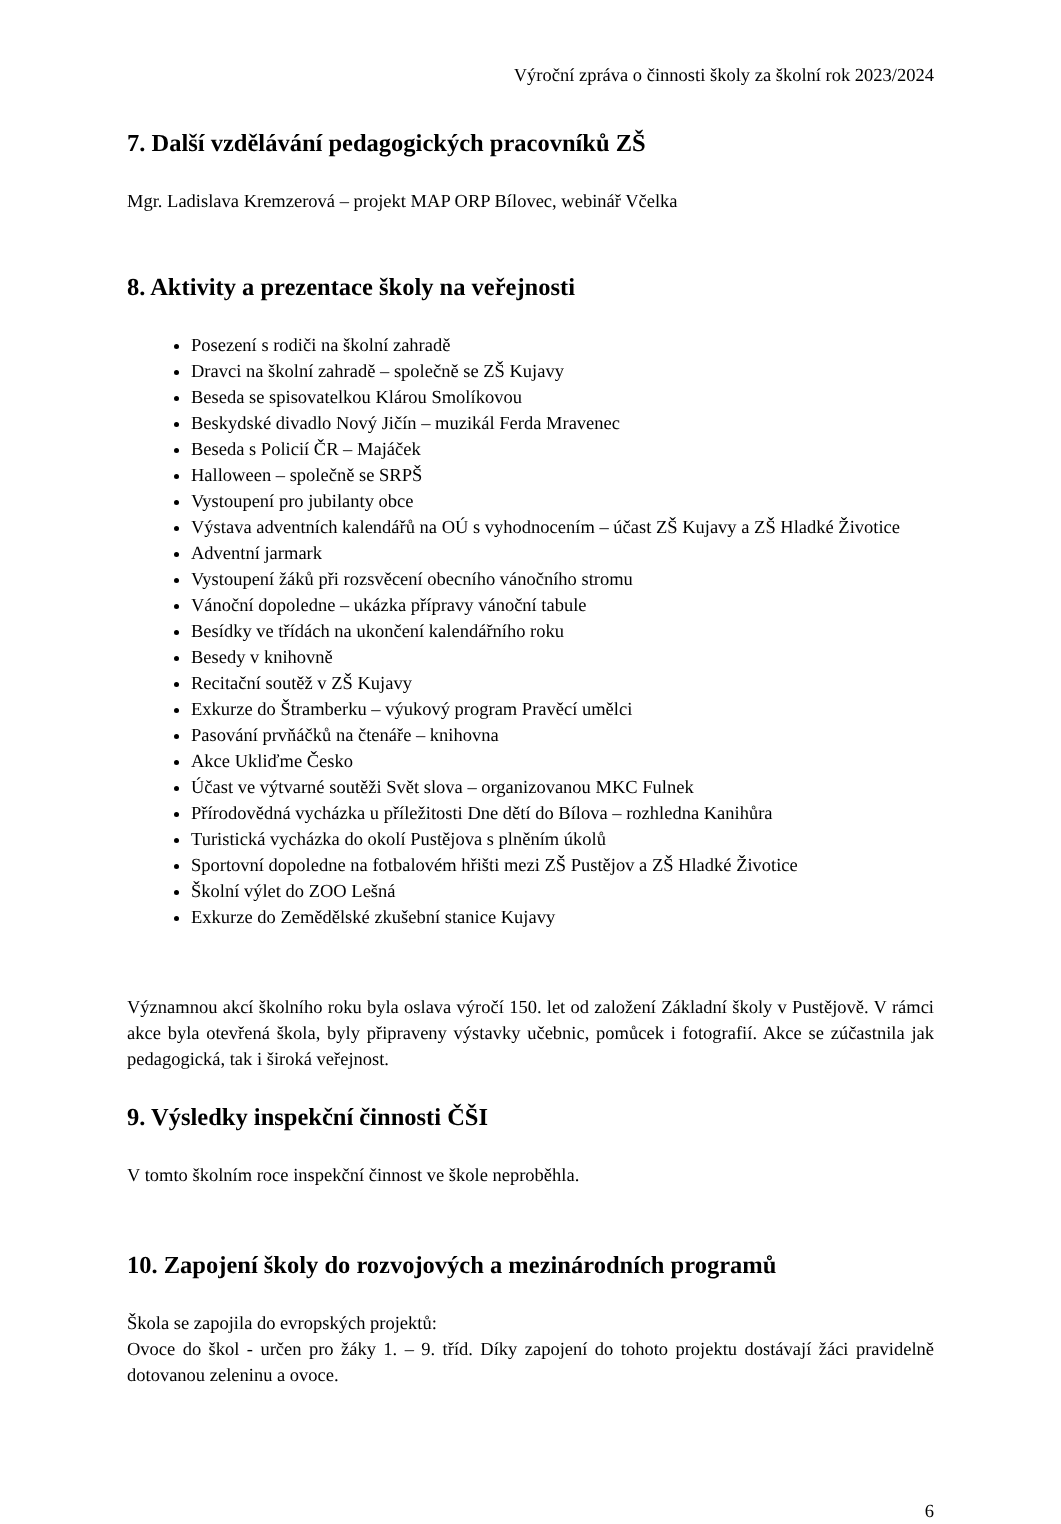Výroční zpráva o činnosti školy za školní rok 2023/2024
7. Další vzdělávání pedagogických pracovníků ZŠ
Mgr. Ladislava Kremzerová – projekt MAP ORP Bílovec, webinář Včelka
8. Aktivity a prezentace školy na veřejnosti
Posezení s rodiči na školní zahradě
Dravci na školní zahradě – společně se ZŠ Kujavy
Beseda se spisovatelkou Klárou Smolíkovou
Beskydské divadlo Nový Jičín – muzikál Ferda Mravenec
Beseda s Policií ČR – Majáček
Halloween – společně se SRPŠ
Vystoupení pro jubilanty obce
Výstava adventních kalendářů na OÚ s vyhodnocením – účast ZŠ Kujavy a ZŠ Hladké Životice
Adventní jarmark
Vystoupení žáků při rozsvěcení obecního vánočního stromu
Vánoční dopoledne – ukázka přípravy vánoční tabule
Besídky ve třídách na ukončení kalendářního roku
Besedy v knihovně
Recitační soutěž v ZŠ Kujavy
Exkurze do Štramberku – výukový program Pravěcí umělci
Pasování prvňáčků na čtenáře – knihovna
Akce Ukliďme Česko
Účast ve výtvarné soutěži Svět slova – organizovanou MKC Fulnek
Přírodovědná vycházka u příležitosti Dne dětí do Bílova – rozhledna Kanihůra
Turistická vycházka do okolí Pustějova s plněním úkolů
Sportovní dopoledne na fotbalovém hřišti mezi ZŠ Pustějov a ZŠ Hladké Životice
Školní výlet do ZOO Lešná
Exkurze do Zemědělské zkušební stanice Kujavy
Významnou akcí školního roku byla oslava výročí 150. let od založení Základní školy v Pustějově. V rámci akce byla otevřená škola, byly připraveny výstavky učebnic, pomůcek i fotografií. Akce se zúčastnila jak pedagogická, tak i široká veřejnost.
9. Výsledky inspekční činnosti ČŠI
V tomto školním roce inspekční činnost ve škole neproběhla.
10. Zapojení školy do rozvojových a mezinárodních programů
Škola se zapojila do evropských projektů:
Ovoce do škol - určen pro žáky 1. – 9. tříd. Díky zapojení do tohoto projektu dostávají žáci pravidelně dotovanou zeleninu a ovoce.
6